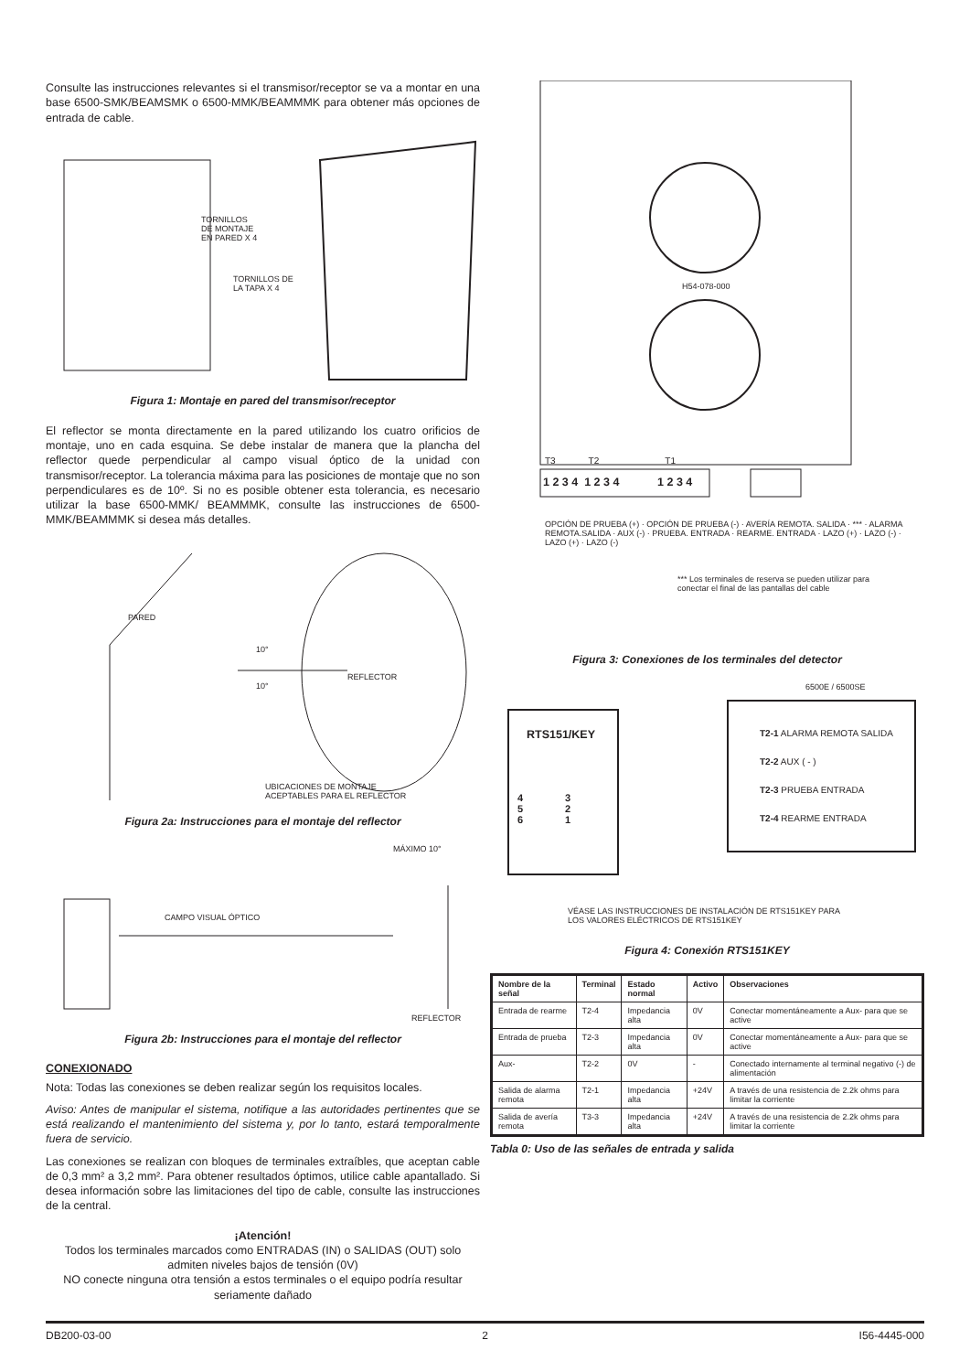Consulte las instrucciones relevantes si el transmisor/receptor se va a montar en una base 6500-SMK/BEAMSMK o 6500-MMK/BEAMMMK para obtener más opciones de entrada de cable.
TORNILLOS
DE MONTAJE
EN PARED X 4
TORNILLOS DE
LA TAPA X 4
Figura 1: Montaje en pared del transmisor/receptor
El reflector se monta directamente en la pared utilizando los cuatro orificios de montaje, uno en cada esquina. Se debe instalar de manera que la plancha del reflector quede perpendicular al campo visual óptico de la unidad con transmisor/receptor. La tolerancia máxima para las posiciones de montaje que no son perpendiculares es de 10º. Si no es posible obtener esta tolerancia, es necesario utilizar la base 6500-MMK/ BEAMMMK, consulte las instrucciones de 6500-MMK/BEAMMMK si desea más detalles.
PARED
10°
10°
REFLECTOR
UBICACIONES DE MONTAJE
ACEPTABLES PARA EL REFLECTOR
Figura 2a: Instrucciones para el montaje del reflector
MÁXIMO 10°
CAMPO VISUAL ÓPTICO
REFLECTOR
Figura 2b: Instrucciones para el montaje del reflector
CONEXIONADO
Nota: Todas las conexiones se deben realizar según los requisitos locales.
Aviso: Antes de manipular el sistema, notifique a las autoridades pertinentes que se está realizando el mantenimiento del sistema y, por lo tanto, estará temporalmente fuera de servicio.
Las conexiones se realizan con bloques de terminales extraíbles, que aceptan cable de 0,3 mm² a 3,2 mm². Para obtener resultados óptimos, utilice cable apantallado. Si desea información sobre las limitaciones del tipo de cable, consulte las instrucciones de la central.
¡Atención!
Todos los terminales marcados como ENTRADAS (IN) o SALIDAS (OUT) solo admiten niveles bajos de tensión (0V)
NO conecte ninguna otra tensión a estos terminales o el equipo podría resultar seriamente dañado
H54-078-000
T3 T2 T1
1 2 3 4 1 2 3 4 1 2 3 4
OPCIÓN DE PRUEBA (+) · OPCIÓN DE PRUEBA (-) · AVERÍA REMOTA. SALIDA · *** · ALARMA REMOTA.SALIDA · AUX (-) · PRUEBA. ENTRADA · REARME. ENTRADA · LAZO (+) · LAZO (-) · LAZO (+) · LAZO (-)
*** Los terminales de reserva se pueden utilizar para
conectar el final de las pantallas del cable
Figura 3: Conexiones de los terminales del detector
6500E / 6500SE
RTS151/KEY
4 3
5 2
6 1
T2-1 ALARMA REMOTA SALIDA
T2-2 AUX ( - )
T2-3 PRUEBA ENTRADA
T2-4 REARME ENTRADA
VÉASE LAS INSTRUCCIONES DE INSTALACIÓN DE RTS151KEY PARA
LOS VALORES ELÉCTRICOS DE RTS151KEY
Figura 4: Conexión RTS151KEY
| Nombre de la señal | Terminal | Estado normal | Activo | Observaciones |
| --- | --- | --- | --- | --- |
| Entrada de rearme | T2-4 | Impedancia alta | 0V | Conectar momentáneamente a Aux- para que se active |
| Entrada de prueba | T2-3 | Impedancia alta | 0V | Conectar momentáneamente a Aux- para que se active |
| Aux- | T2-2 | 0V | - | Conectado internamente al terminal negativo (-) de alimentación |
| Salida de alarma remota | T2-1 | Impedancia alta | +24V | A través de una resistencia de 2.2k ohms para limitar la corriente |
| Salida de avería remota | T3-3 | Impedancia alta | +24V | A través de una resistencia de 2.2k ohms para limitar la corriente |
Tabla 0: Uso de las señales de entrada y salida
DB200-03-00 2 I56-4445-000